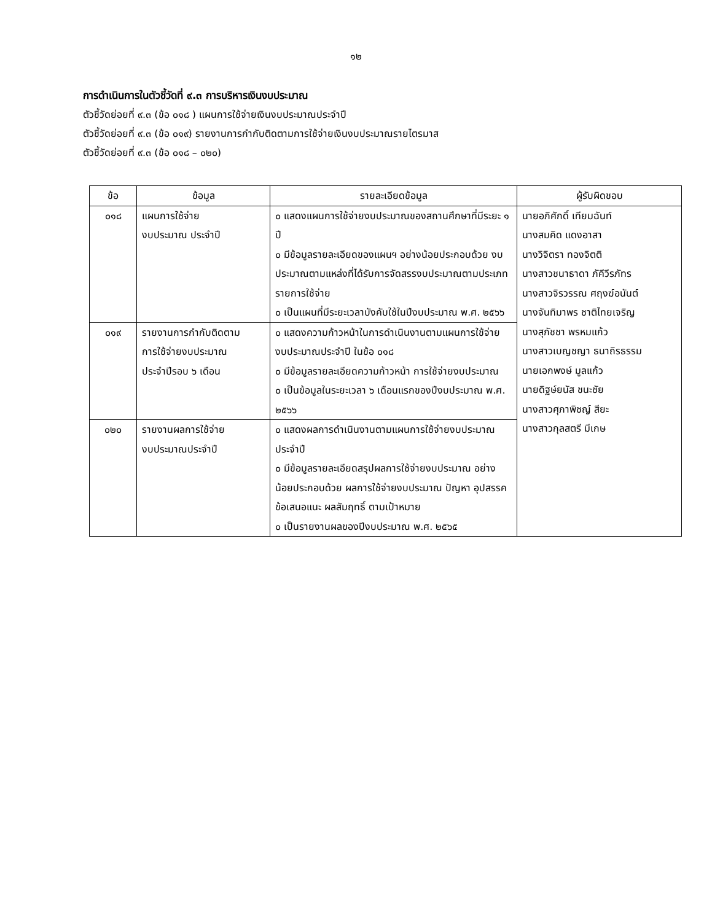๑๒
การดำเนินการในตัวชี้วัดที่ ๙.๓ การบริหารเงินงบประมาณ
ตัวชี้วัดย่อยที่ ๙.๓ (ข้อ ๐๑๘ ) แผนการใช้จ่ายเงินงบประมาณประจำปี
ตัวชี้วัดย่อยที่ ๙.๓ (ข้อ ๐๑๙) รายงานการกำกับติดตามการใช้จ่ายเงินงบประมาณรายไตรมาส
ตัวชี้วัดย่อยที่ ๙.๓ (ข้อ ๐๑๘ – ๐๒๐)
| ข้อ | ข้อมูล | รายละเอียดข้อมูล | ผู้รับผิดชอบ |
| --- | --- | --- | --- |
| ๐๑๘ | แผนการใช้จ่าย งบประมาณ ประจำปี | ๐ แสดงแผนการใช้จ่ายงบประมาณของสถานศึกษาที่มีระยะ ๑ ปี ๐ มีข้อมูลรายละเอียดของแผนฯ อย่างน้อยประกอบด้วย งบประมาณตามแหล่งที่ได้รับการจัดสรรงบประมาณตามประเภทรายการใช้จ่าย ๐ เป็นแผนที่มีระยะเวลาบังคับใช้ในปีงบประมาณ พ.ศ. ๒๕๖๖ | นายอภิศักดิ์ เทียมฉันท์ นางสมคิด แดงอาสา นางวิจิตรา ทองจิตติ นางสาวชนาธาดา ภัคีวีรภัทร นางสาวจิรวรรณ ศฤงฆ์อนันต์ นางจันทิมาพร ชาติไทยเจริญ นางสุภัชชา พรหมแก้ว นางสาวเบญชญา ธนาถิรธรรม นายเอกพงษ์ มูลแก้ว นายดิฐษ์ยนัส ชนะชัย นางสาวศุภาพิชญ์ สียะ นางสาวกุลสตรี มีเกษ |
| ๐๑๙ | รายงานการกำกับติดตาม การใช้จ่ายงบประมาณ ประจำปีรอบ ๖ เดือน | ๐ แสดงความก้าวหน้าในการดำเนินงานตามแผนการใช้จ่าย งบประมาณประจำปี ในข้อ ๐๑๘ ๐ มีข้อมูลรายละเอียดความก้าวหน้า การใช้จ่ายงบประมาณ ๐ เป็นข้อมูลในระยะเวลา ๖ เดือนแรกของปีงบประมาณ พ.ศ. ๒๕๖๖ | |
| ๐๒๐ | รายงานผลการใช้จ่าย งบประมาณประจำปี | ๐ แสดงผลการดำเนินงานตามแผนการใช้จ่ายงบประมาณประจำปี ๐ มีข้อมูลรายละเอียดสรุปผลการใช้จ่ายงบประมาณ อย่างน้อยประกอบด้วย ผลการใช้จ่ายงบประมาณ ปัญหา อุปสรรค ข้อเสนอแนะ ผลสัมฤทธิ์ ตามเป้าหมาย ๐ เป็นรายงานผลของปีงบประมาณ พ.ศ. ๒๕๖๕ | |